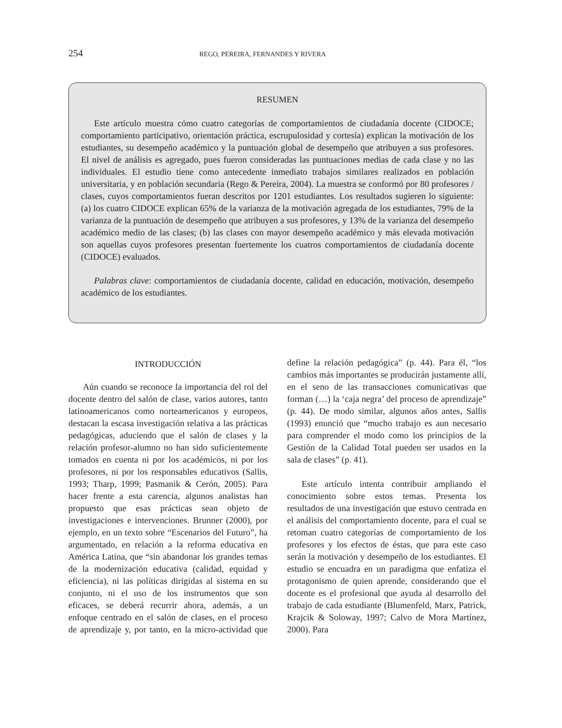254 REGO, PEREIRA, FERNANDES Y RIVERA
RESUMEN
Este artículo muestra cómo cuatro categorías de comportamientos de ciudadanía docente (CIDOCE; comportamiento participativo, orientación práctica, escrupulosidad y cortesía) explican la motivación de los estudiantes, su desempeño académico y la puntuación global de desempeño que atribuyen a sus profesores. El nivel de análisis es agregado, pues fueron consideradas las puntuaciones medias de cada clase y no las individuales. El estudio tiene como antecedente inmediato trabajos similares realizados en población universitaria, y en población secundaria (Rego & Pereira, 2004). La muestra se conformó por 80 profesores / clases, cuyos comportamientos fueran descritos por 1201 estudiantes. Los resultados sugieren lo siguiente: (a) los cuatro CIDOCE explican 65% de la varianza de la motivación agregada de los estudiantes, 79% de la varianza de la puntuación de desempeño que atribuyen a sus profesores, y 13% de la varianza del desempeño académico medio de las clases; (b) las clases con mayor desempeño académico y más elevada motivación son aquellas cuyos profesores presentan fuertemente los cuatros comportamientos de ciudadanía docente (CIDOCE) evaluados.
Palabras clave: comportamientos de ciudadanía docente, calidad en educación, motivación, desempeño académico de los estudiantes.
INTRODUCCIÓN
Aún cuando se reconoce la importancia del rol del docente dentro del salón de clase, varios autores, tanto latinoamericanos como norteamericanos y europeos, destacan la escasa investigación relativa a las prácticas pedagógicas, aduciendo que el salón de clases y la relación profesor-alumno no han sido suficientemente tomados en cuenta ni por los académicos, ni por los profesores, ni por los responsables educativos (Sallis, 1993; Tharp, 1999; Pasmanik & Cerón, 2005). Para hacer frente a esta carencia, algunos analistas han propuesto que esas prácticas sean objeto de investigaciones e intervenciones. Brunner (2000), por ejemplo, en un texto sobre “Escenarios del Futuro”, ha argumentado, en relación a la reforma educativa en América Latina, que “sin abandonar los grandes temas de la modernización educativa (calidad, equidad y eficiencia), ni las políticas dirigidas al sistema en su conjunto, ni el uso de los instrumentos que son eficaces, se deberá recurrir ahora, además, a un enfoque centrado en el salón de clases, en el proceso de aprendizaje y, por tanto, en la micro-actividad que define la relación pedagógica” (p. 44). Para él, “los cambios más importantes se producirán justamente allí, en el seno de las transacciones comunicativas que forman (…) la ‘caja negra’ del proceso de aprendizaje” (p. 44). De modo similar, algunos años antes, Sallis (1993) enunció que “mucho trabajo es aun necesario para comprender el modo como los principios de la Gestión de la Calidad Total pueden ser usados en la sala de clases” (p. 41).
Este artículo intenta contribuir ampliando el conocimiento sobre estos temas. Presenta los resultados de una investigación que estuvo centrada en el análisis del comportamiento docente, para el cual se retoman cuatro categorías de comportamiento de los profesores y los efectos de éstas, que para este caso serán la motivación y desempeño de los estudiantes. El estudio se encuadra en un paradigma que enfatiza el protagonismo de quien aprende, considerando que el docente es el profesional que ayuda al desarrollo del trabajo de cada estudiante (Blumenfeld, Marx, Patrick, Krajcik & Soloway, 1997; Calvo de Mora Martínez, 2000). Para